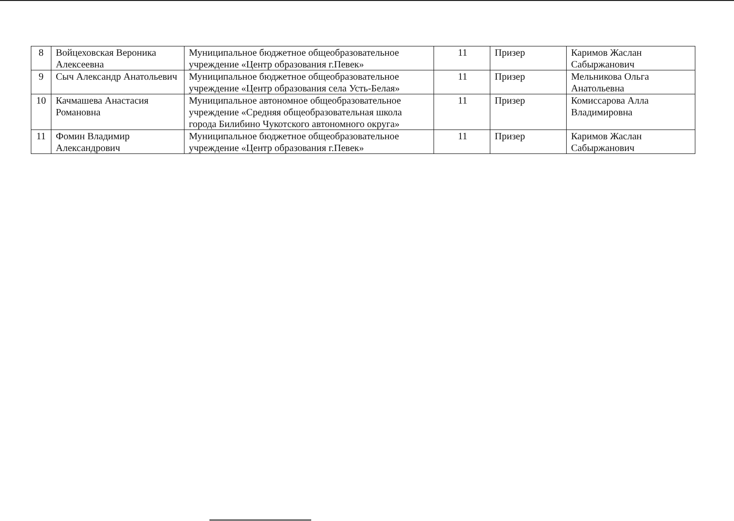| 8 | Войцеховская Вероника Алексеевна | Муниципальное бюджетное общеобразовательное учреждение «Центр образования г.Певек» | 11 | Призер | Каримов Жаслан Сабыржанович |
| 9 | Сыч Александр Анатольевич | Муниципальное бюджетное общеобразовательное учреждение «Центр образования села Усть-Белая» | 11 | Призер | Мельникова Ольга Анатольевна |
| 10 | Качмашева Анастасия Романовна | Муниципальное автономное общеобразовательное учреждение «Средняя общеобразовательная школа города Билибино Чукотского автономного округа» | 11 | Призер | Комиссарова Алла Владимировна |
| 11 | Фомин Владимир Александрович | Муниципальное бюджетное общеобразовательное учреждение «Центр образования г.Певек» | 11 | Призер | Каримов Жаслан Сабыржанович |